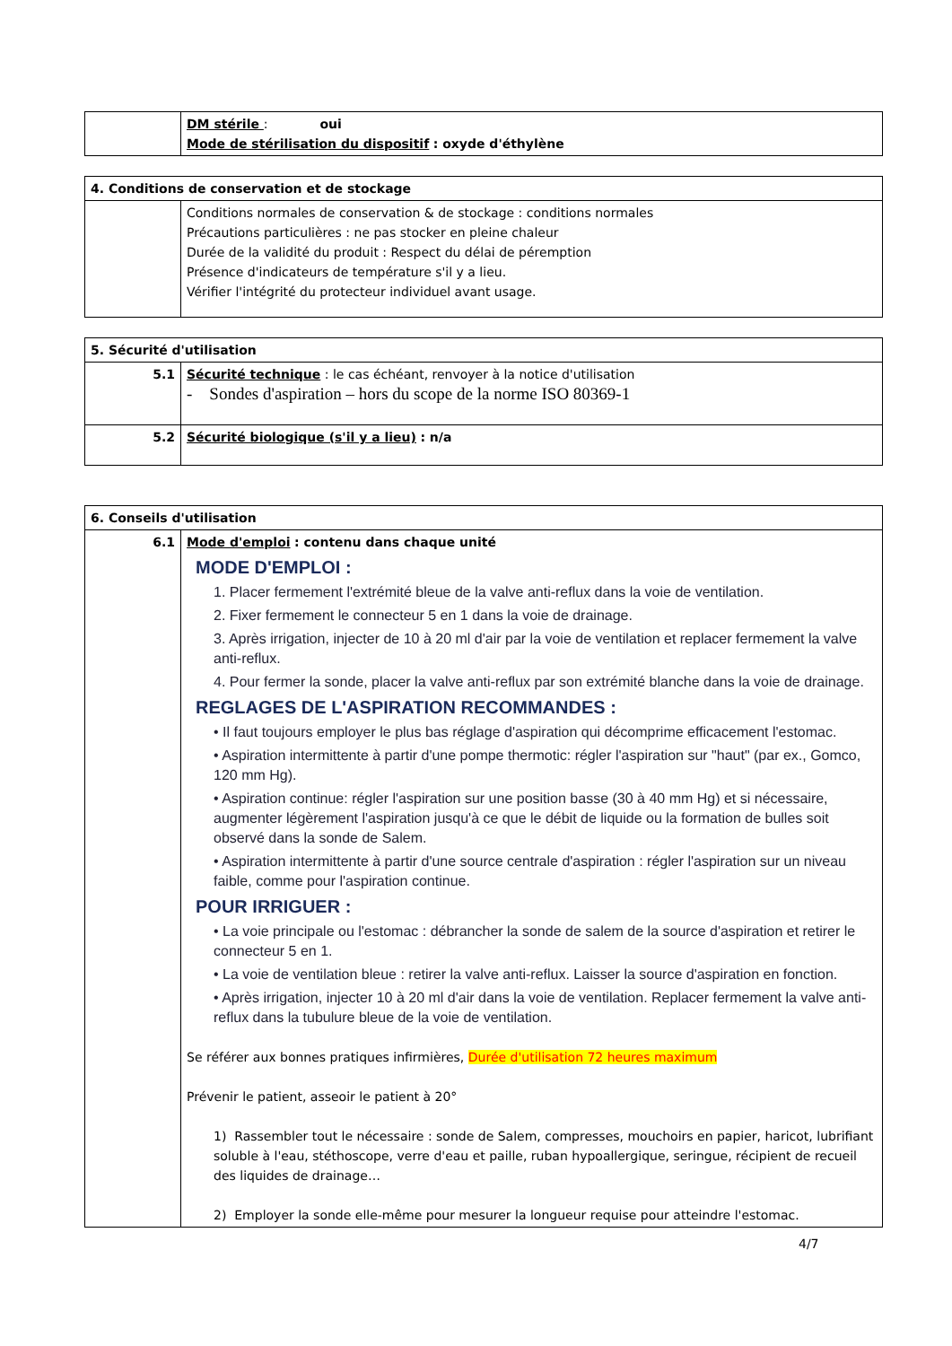| | DM stérile : oui Mode de stérilisation du dispositif : oxyde d'éthylène |
| 4. Conditions de conservation et de stockage | |
| | Conditions normales de conservation & de stockage : conditions normales Précautions particulières : ne pas stocker en pleine chaleur Durée de la validité du produit : Respect du délai de péremption Présence d'indicateurs de température s'il y a lieu. Vérifier l'intégrité du protecteur individuel avant usage. |
| 5. Sécurité d'utilisation | |
| 5.1 | Sécurité technique : le cas échéant, renvoyer à la notice d'utilisation - Sondes d'aspiration – hors du scope de la norme ISO 80369-1 |
| 5.2 | Sécurité biologique (s'il y a lieu) : n/a |
| 6. Conseils d'utilisation | |
| 6.1 | Mode d'emploi : contenu dans chaque unité MODE D'EMPLOI : 1. Placer fermement l'extrémité bleue de la valve anti-reflux dans la voie de ventilation. 2. Fixer fermement le connecteur 5 en 1 dans la voie de drainage. 3. Après irrigation, injecter de 10 à 20 ml d'air par la voie de ventilation et replacer fermement la valve anti-reflux. 4. Pour fermer la sonde, placer la valve anti-reflux par son extrémité blanche dans la voie de drainage. REGLAGES DE L'ASPIRATION RECOMMANDES : • Il faut toujours employer le plus bas réglage d'aspiration qui décomprime efficacement l'estomac. • Aspiration intermittente à partir d'une pompe thermotic: régler l'aspiration sur "haut" (par ex., Gomco, 120 mm Hg). • Aspiration continue: régler l'aspiration sur une position basse (30 à 40 mm Hg) et si nécessaire, augmenter légèrement l'aspiration jusqu'à ce que le débit de liquide ou la formation de bulles soit observé dans la sonde de Salem. • Aspiration intermittente à partir d'une source centrale d'aspiration : régler l'aspiration sur un niveau faible, comme pour l'aspiration continue. POUR IRRIGUER : • La voie principale ou l'estomac : débrancher la sonde de salem de la source d'aspiration et retirer le connecteur 5 en 1. • La voie de ventilation bleue : retirer la valve anti-reflux. Laisser la source d'aspiration en fonction. • Après irrigation, injecter 10 à 20 ml d'air dans la voie de ventilation. Replacer fermement la valve anti-reflux dans la tubulure bleue de la voie de ventilation. Se référer aux bonnes pratiques infirmières, Durée d'utilisation 72 heures maximum Prévenir le patient, asseoir le patient à 20° 1) Rassembler tout le nécessaire : sonde de Salem, compresses, mouchoirs en papier, haricot, lubrifiant soluble à l'eau, stéthoscope, verre d'eau et paille, ruban hypoallergique, seringue, récipient de recueil des liquides de drainage… 2) Employer la sonde elle-même pour mesurer la longueur requise pour atteindre l'estomac. |
4/7